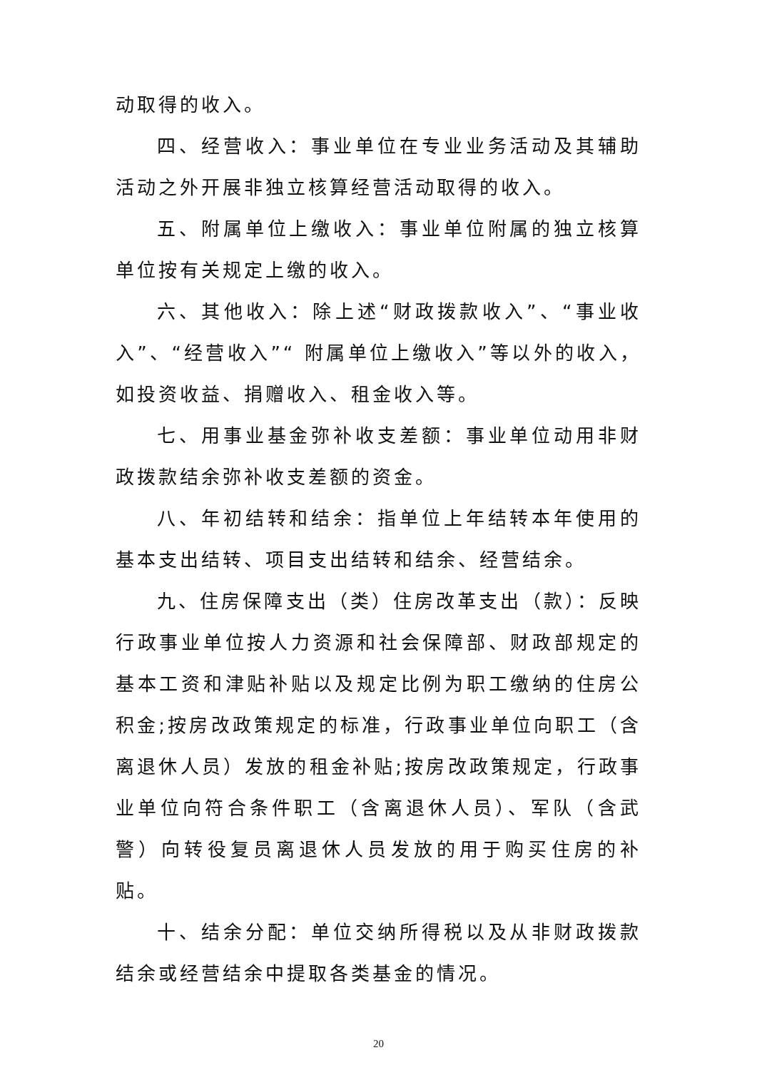动取得的收入。
四、经营收入：事业单位在专业业务活动及其辅助活动之外开展非独立核算经营活动取得的收入。
五、附属单位上缴收入：事业单位附属的独立核算单位按有关规定上缴的收入。
六、其他收入：除上述“财政拨款收入”、“事业收入”、“经营收入”“ 附属单位上缴收入”等以外的收入，如投资收益、捐赠收入、租金收入等。
七、用事业基金弥补收支差额：事业单位动用非财政拨款结余弥补收支差额的资金。
八、年初结转和结余：指单位上年结转本年使用的基本支出结转、项目支出结转和结余、经营结余。
九、住房保障支出（类）住房改革支出（款）：反映行政事业单位按人力资源和社会保障部、财政部规定的基本工资和津贴补贴以及规定比例为职工缴纳的住房公积金;按房改政策规定的标准，行政事业单位向职工（含离退休人员）发放的租金补贴;按房改政策规定，行政事业单位向符合条件职工（含离退休人员）、军队（含武警）向转役复员离退休人员发放的用于购买住房的补贴。
十、结余分配：单位交纳所得税以及从非财政拨款结余或经营结余中提取各类基金的情况。
20